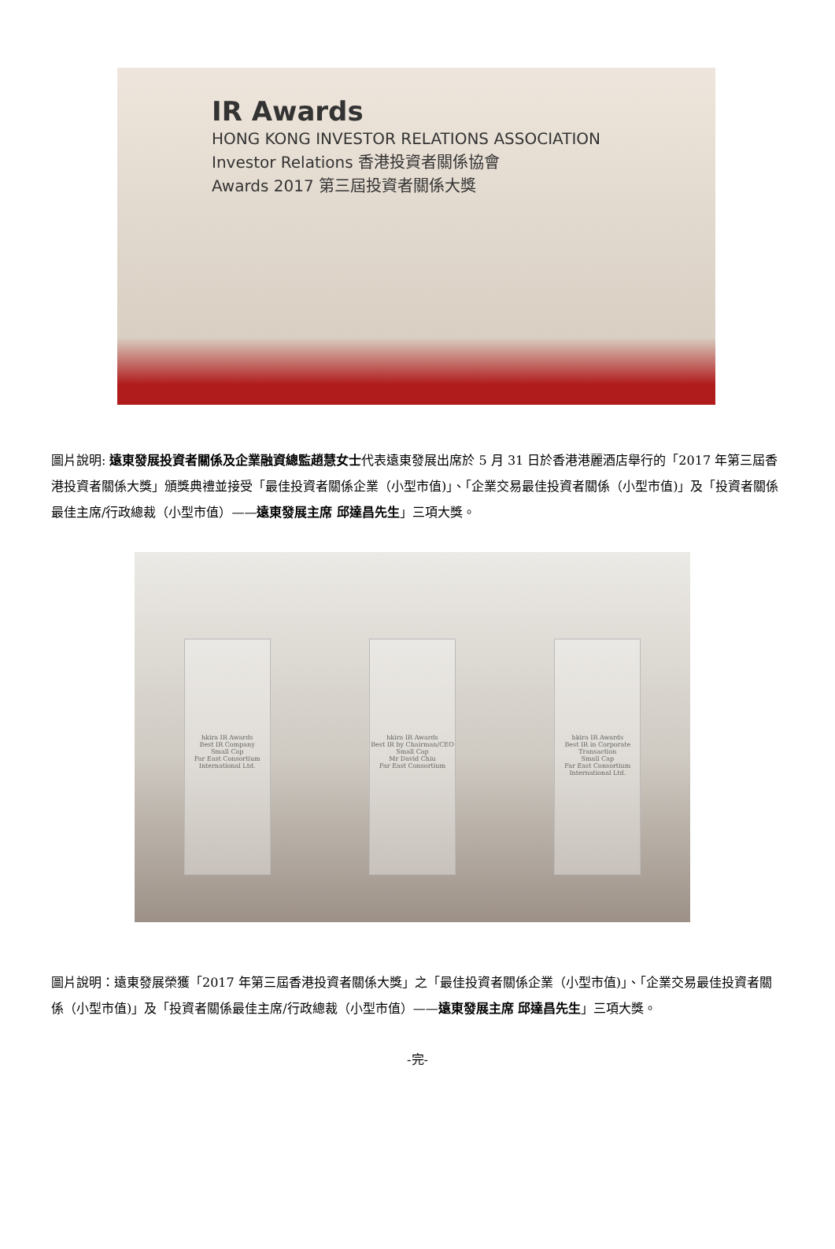IR Awards
HONG KONG INVESTOR RELATIONS ASSOCIATION
Investor Relations 香港投資者關係協會
Awards 2017 第三屆投資者關係大獎
圖片說明: 遠東發展投資者關係及企業融資總監趙慧女士代表遠東發展出席於 5 月 31 日於香港港麗酒店舉行的「2017 年第三屆香港投資者關係大獎」頒獎典禮並接受「最佳投資者關係企業（小型市值)」、「企業交易最佳投資者關係（小型市值)」及「投資者關係最佳主席/行政總裁（小型市值）——遠東發展主席 邱達昌先生」三項大獎。
hkira IR Awards
Best IR Company
Small Cap
Far East Consortium
International Ltd.
hkira IR Awards
Best IR by Chairman/CEO
Small Cap
Mr David Chiu
Far East Consortium
hkira IR Awards
Best IR in Corporate Transaction
Small Cap
Far East Consortium
International Ltd.
圖片說明：遠東發展榮獲「2017 年第三屆香港投資者關係大獎」之「最佳投資者關係企業（小型市值)」、「企業交易最佳投資者關係（小型市值)」及「投資者關係最佳主席/行政總裁（小型市值）——遠東發展主席 邱達昌先生」三項大獎。
-完-